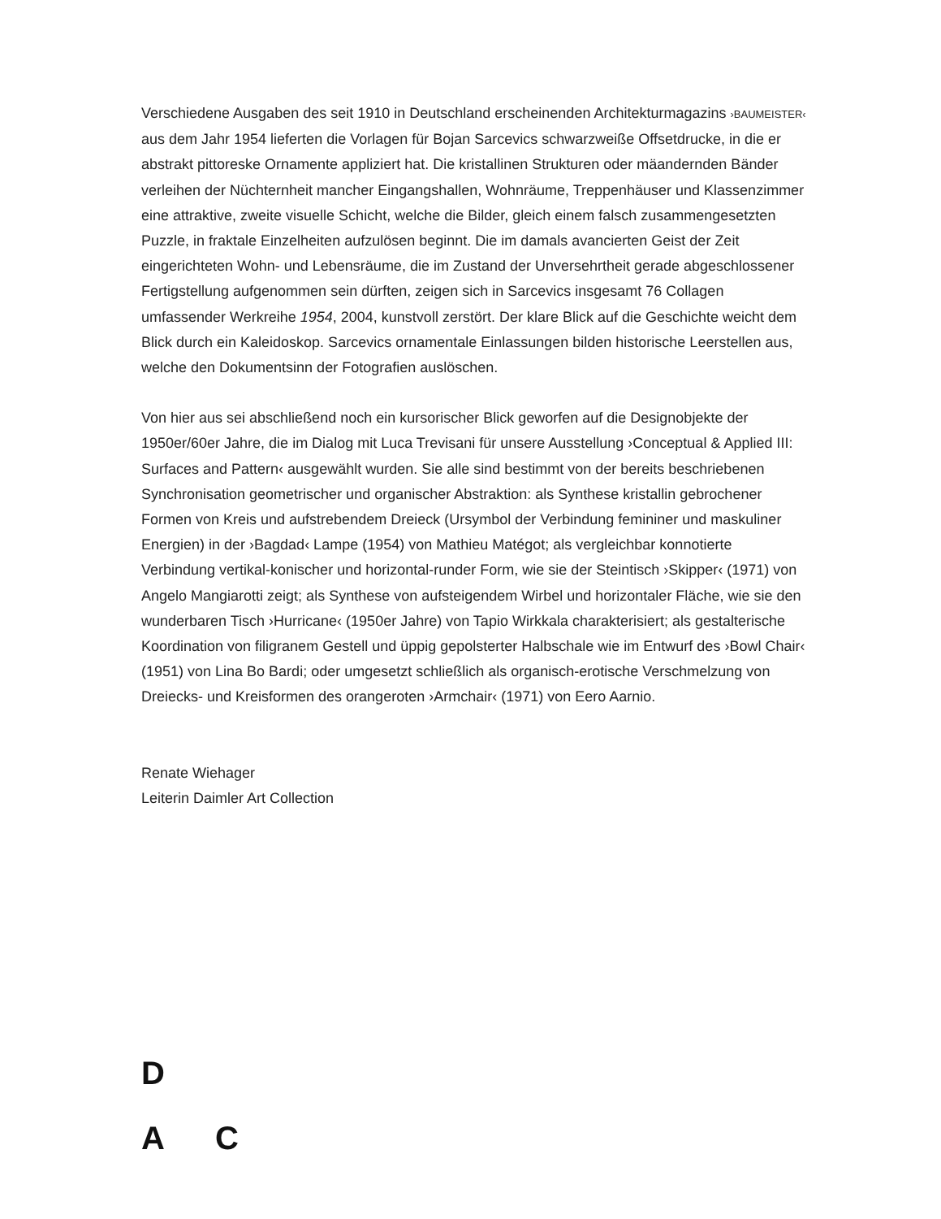Verschiedene Ausgaben des seit 1910 in Deutschland erscheinenden Architekturmagazins ›BAUMEISTER‹ aus dem Jahr 1954 lieferten die Vorlagen für Bojan Sarcevics schwarzweiße Offsetdrucke, in die er abstrakt pittoreske Ornamente appliziert hat. Die kristallinen Strukturen oder mäandernden Bänder verleihen der Nüchternheit mancher Eingangshallen, Wohnräume, Treppenhäuser und Klassenzimmer eine attraktive, zweite visuelle Schicht, welche die Bilder, gleich einem falsch zusammengesetzten Puzzle, in fraktale Einzelheiten aufzulösen beginnt. Die im damals avancierten Geist der Zeit eingerichteten Wohn- und Lebensräume, die im Zustand der Unversehrtheit gerade abgeschlossener Fertigstellung aufgenommen sein dürften, zeigen sich in Sarcevics insgesamt 76 Collagen umfassender Werkreihe 1954, 2004, kunstvoll zerstört. Der klare Blick auf die Geschichte weicht dem Blick durch ein Kaleidoskop. Sarcevics ornamentale Einlassungen bilden historische Leerstellen aus, welche den Dokumentsinn der Fotografien auslöschen.
Von hier aus sei abschließend noch ein kursorischer Blick geworfen auf die Designobjekte der 1950er/60er Jahre, die im Dialog mit Luca Trevisani für unsere Ausstellung ›Conceptual & Applied III: Surfaces and Pattern‹ ausgewählt wurden. Sie alle sind bestimmt von der bereits beschriebenen Synchronisation geometrischer und organischer Abstraktion: als Synthese kristallin gebrochener Formen von Kreis und aufstrebendem Dreieck (Ursymbol der Verbindung femininer und maskuliner Energien) in der ›Bagdad‹ Lampe (1954) von Mathieu Matégot; als vergleichbar konnotierte Verbindung vertikal-konischer und horizontal-runder Form, wie sie der Steintisch ›Skipper‹ (1971) von Angelo Mangiarotti zeigt; als Synthese von aufsteigendem Wirbel und horizontaler Fläche, wie sie den wunderbaren Tisch ›Hurricane‹ (1950er Jahre) von Tapio Wirkkala charakterisiert; als gestalterische Koordination von filigranem Gestell und üppig gepolsterter Halbschale wie im Entwurf des ›Bowl Chair‹ (1951) von Lina Bo Bardi; oder umgesetzt schließlich als organisch-erotische Verschmelzung von Dreiecks- und Kreisformen des orangeroten ›Armchair‹ (1971) von Eero Aarnio.
Renate Wiehager
Leiterin Daimler Art Collection
D
A C